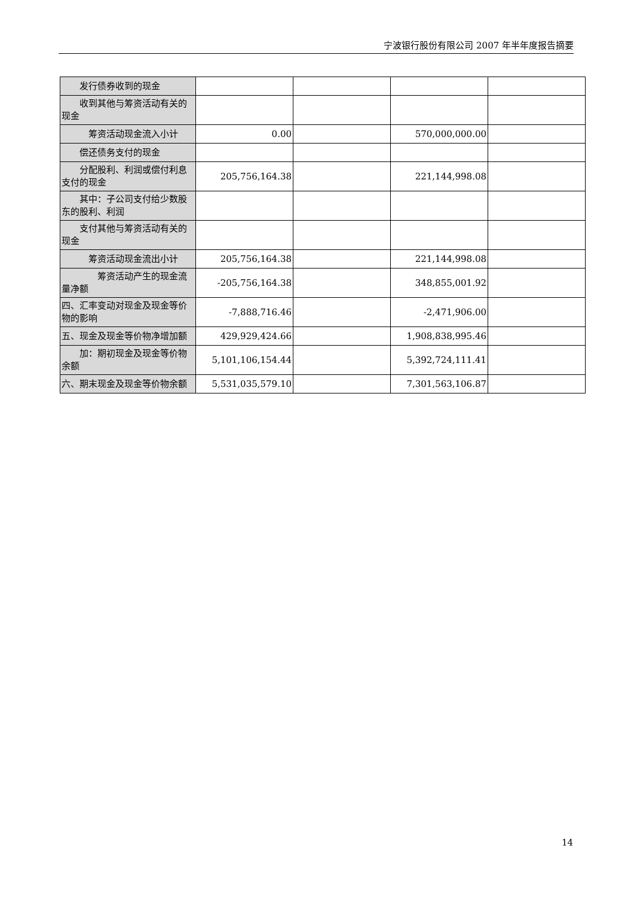宁波银行股份有限公司 2007 年半年度报告摘要
| 发行债券收到的现金 | | | | |
| 收到其他与筹资活动有关的现金 | | | | |
| 筹资活动现金流入小计 | 0.00 | | 570,000,000.00 | |
| 偿还债务支付的现金 | | | | |
| 分配股利、利润或偿付利息支付的现金 | 205,756,164.38 | | 221,144,998.08 | |
| 其中：子公司支付给少数股东的股利、利润 | | | | |
| 支付其他与筹资活动有关的现金 | | | | |
| 筹资活动现金流出小计 | 205,756,164.38 | | 221,144,998.08 | |
| 筹资活动产生的现金流量净额 | -205,756,164.38 | | 348,855,001.92 | |
| 四、汇率变动对现金及现金等价物的影响 | -7,888,716.46 | | -2,471,906.00 | |
| 五、现金及现金等价物净增加额 | 429,929,424.66 | | 1,908,838,995.46 | |
| 加：期初现金及现金等价物余额 | 5,101,106,154.44 | | 5,392,724,111.41 | |
| 六、期末现金及现金等价物余额 | 5,531,035,579.10 | | 7,301,563,106.87 | |
14